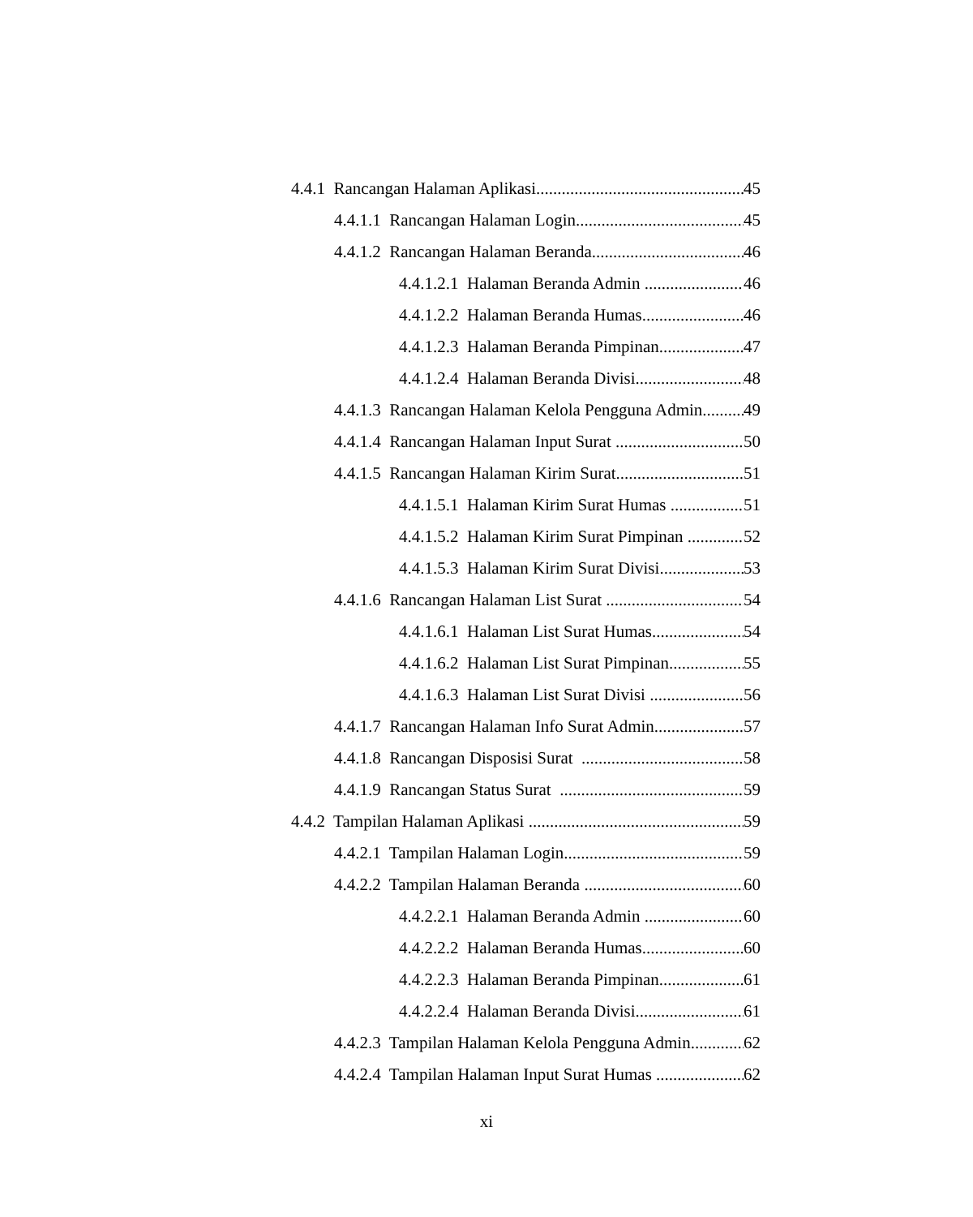4.4.1 Rancangan Halaman Aplikasi 45
4.4.1.1 Rancangan Halaman Login 45
4.4.1.2 Rancangan Halaman Beranda 46
4.4.1.2.1 Halaman Beranda Admin 46
4.4.1.2.2 Halaman Beranda Humas 46
4.4.1.2.3 Halaman Beranda Pimpinan 47
4.4.1.2.4 Halaman Beranda Divisi 48
4.4.1.3 Rancangan Halaman Kelola Pengguna Admin 49
4.4.1.4 Rancangan Halaman Input Surat 50
4.4.1.5 Rancangan Halaman Kirim Surat 51
4.4.1.5.1 Halaman Kirim Surat Humas 51
4.4.1.5.2 Halaman Kirim Surat Pimpinan 52
4.4.1.5.3 Halaman Kirim Surat Divisi 53
4.4.1.6 Rancangan Halaman List Surat 54
4.4.1.6.1 Halaman List Surat Humas 54
4.4.1.6.2 Halaman List Surat Pimpinan 55
4.4.1.6.3 Halaman List Surat Divisi 56
4.4.1.7 Rancangan Halaman Info Surat Admin 57
4.4.1.8 Rancangan Disposisi Surat 58
4.4.1.9 Rancangan Status Surat 59
4.4.2 Tampilan Halaman Aplikasi 59
4.4.2.1 Tampilan Halaman Login 59
4.4.2.2 Tampilan Halaman Beranda 60
4.4.2.2.1 Halaman Beranda Admin 60
4.4.2.2.2 Halaman Beranda Humas 60
4.4.2.2.3 Halaman Beranda Pimpinan 61
4.4.2.2.4 Halaman Beranda Divisi 61
4.4.2.3 Tampilan Halaman Kelola Pengguna Admin 62
4.4.2.4 Tampilan Halaman Input Surat Humas 62
xi